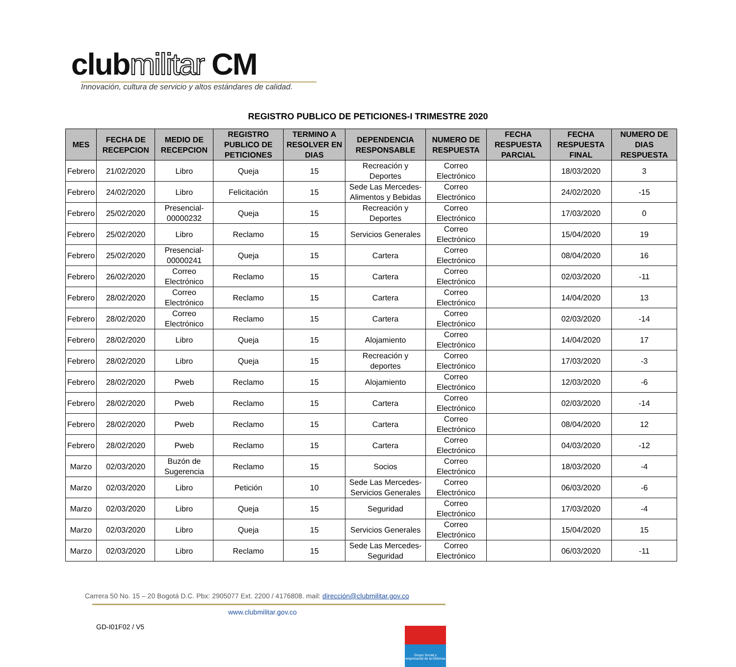clubmilitar CM
Innovación, cultura de servicio y altos estándares de calidad.
REGISTRO PUBLICO DE PETICIONES-I TRIMESTRE 2020
| MES | FECHA DE RECEPCION | MEDIO DE RECEPCION | REGISTRO PUBLICO DE PETICIONES | TERMINO A RESOLVER EN DIAS | DEPENDENCIA RESPONSABLE | NUMERO DE RESPUESTA | FECHA RESPUESTA PARCIAL | FECHA RESPUESTA FINAL | NUMERO DE DIAS RESPUESTA |
| --- | --- | --- | --- | --- | --- | --- | --- | --- | --- |
| Febrero | 21/02/2020 | Libro | Queja | 15 | Recreación y Deportes | Correo Electrónico | | 18/03/2020 | 3 |
| Febrero | 24/02/2020 | Libro | Felicitación | 15 | Sede Las Mercedes-Alimentos y Bebidas | Correo Electrónico | | 24/02/2020 | -15 |
| Febrero | 25/02/2020 | Presencial-00000232 | Queja | 15 | Recreación y Deportes | Correo Electrónico | | 17/03/2020 | 0 |
| Febrero | 25/02/2020 | Libro | Reclamo | 15 | Servicios Generales | Correo Electrónico | | 15/04/2020 | 19 |
| Febrero | 25/02/2020 | Presencial-00000241 | Queja | 15 | Cartera | Correo Electrónico | | 08/04/2020 | 16 |
| Febrero | 26/02/2020 | Correo Electrónico | Reclamo | 15 | Cartera | Correo Electrónico | | 02/03/2020 | -11 |
| Febrero | 28/02/2020 | Correo Electrónico | Reclamo | 15 | Cartera | Correo Electrónico | | 14/04/2020 | 13 |
| Febrero | 28/02/2020 | Correo Electrónico | Reclamo | 15 | Cartera | Correo Electrónico | | 02/03/2020 | -14 |
| Febrero | 28/02/2020 | Libro | Queja | 15 | Alojamiento | Correo Electrónico | | 14/04/2020 | 17 |
| Febrero | 28/02/2020 | Libro | Queja | 15 | Recreación y deportes | Correo Electrónico | | 17/03/2020 | -3 |
| Febrero | 28/02/2020 | Pweb | Reclamo | 15 | Alojamiento | Correo Electrónico | | 12/03/2020 | -6 |
| Febrero | 28/02/2020 | Pweb | Reclamo | 15 | Cartera | Correo Electrónico | | 02/03/2020 | -14 |
| Febrero | 28/02/2020 | Pweb | Reclamo | 15 | Cartera | Correo Electrónico | | 08/04/2020 | 12 |
| Febrero | 28/02/2020 | Pweb | Reclamo | 15 | Cartera | Correo Electrónico | | 04/03/2020 | -12 |
| Marzo | 02/03/2020 | Buzón de Sugerencia | Reclamo | 15 | Socios | Correo Electrónico | | 18/03/2020 | -4 |
| Marzo | 02/03/2020 | Libro | Petición | 10 | Sede Las Mercedes-Servicios Generales | Correo Electrónico | | 06/03/2020 | -6 |
| Marzo | 02/03/2020 | Libro | Queja | 15 | Seguridad | Correo Electrónico | | 17/03/2020 | -4 |
| Marzo | 02/03/2020 | Libro | Queja | 15 | Servicios Generales | Correo Electrónico | | 15/04/2020 | 15 |
| Marzo | 02/03/2020 | Libro | Reclamo | 15 | Sede Las Mercedes-Seguridad | Correo Electrónico | | 06/03/2020 | -11 |
Carrera 50 No. 15 – 20 Bogotá D.C. Pbx: 2905077 Ext. 2200 / 4176808. mail: dirección@clubmilitar.gov.co
www.clubmilitar.gov.co
GD-I01F02 / V5
Grupo Social y empresarial de la Defensa